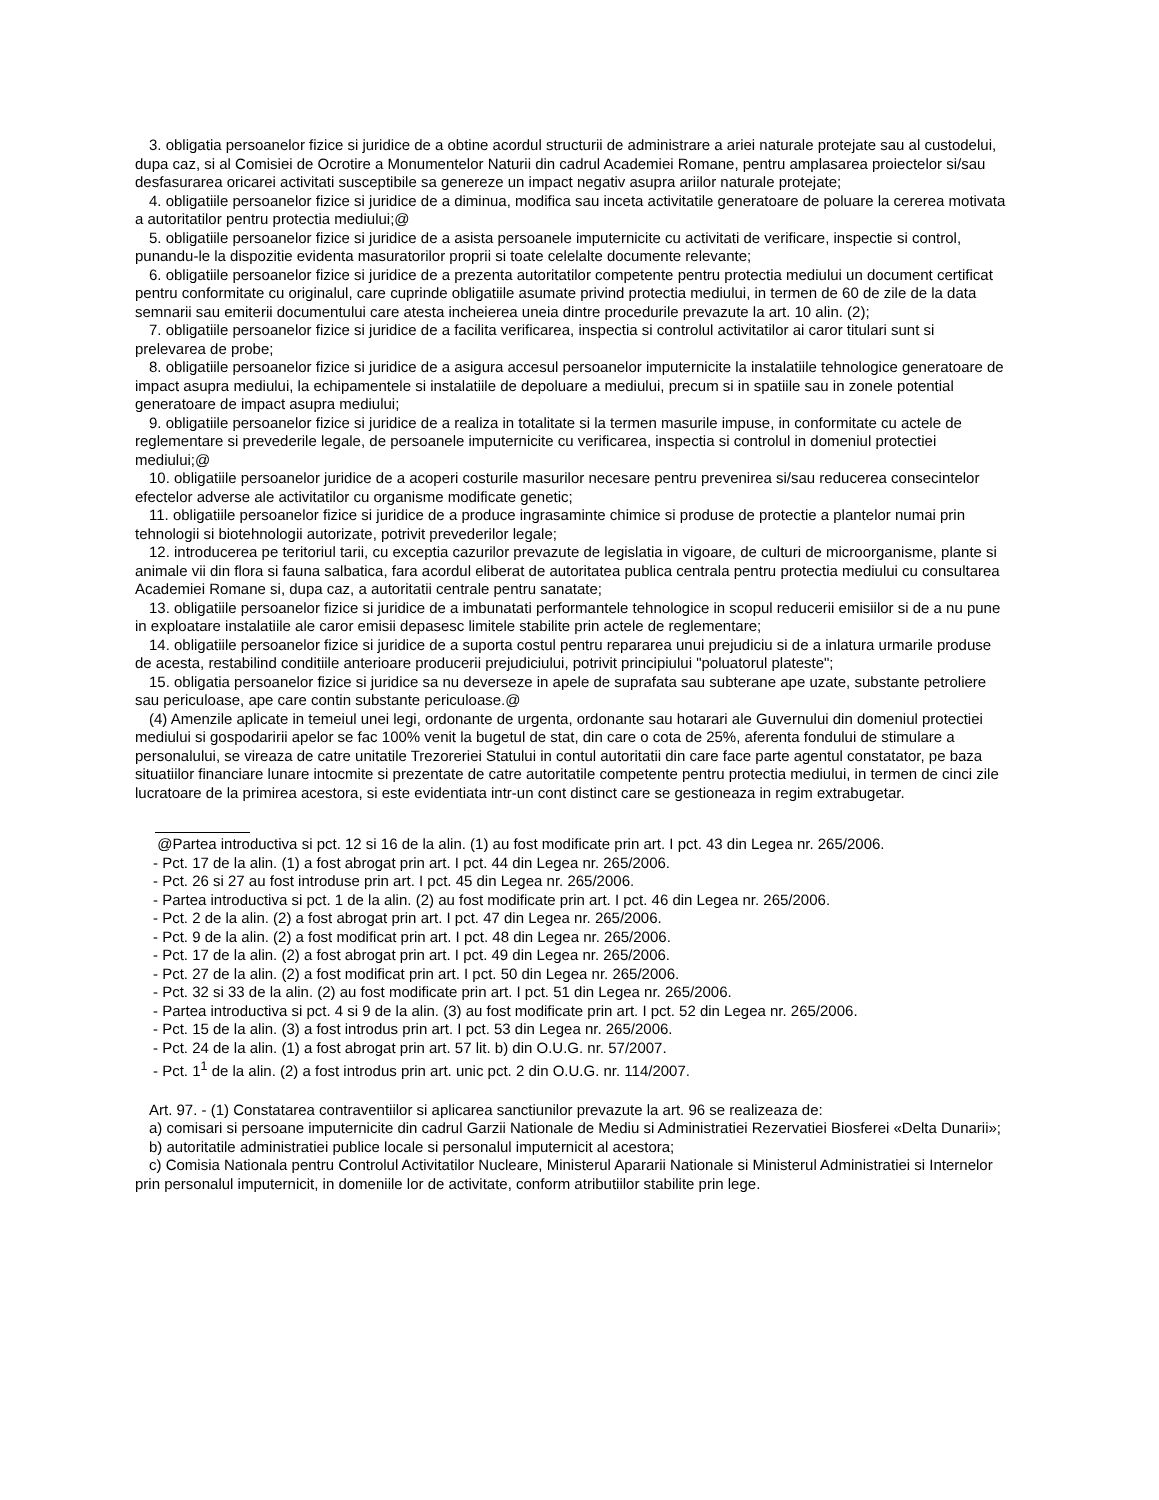3. obligatia persoanelor fizice si juridice de a obtine acordul structurii de administrare a ariei naturale protejate sau al custodelui, dupa caz, si al Comisiei de Ocrotire a Monumentelor Naturii din cadrul Academiei Romane, pentru amplasarea proiectelor si/sau desfasurarea oricarei activitati susceptibile sa genereze un impact negativ asupra ariilor naturale protejate;
4. obligatiile persoanelor fizice si juridice de a diminua, modifica sau inceta activitatile generatoare de poluare la cererea motivata a autoritatilor pentru protectia mediului;@
5. obligatiile persoanelor fizice si juridice de a asista persoanele imputernicite cu activitati de verificare, inspectie si control, punandu-le la dispozitie evidenta masuratorilor proprii si toate celelalte documente relevante;
6. obligatiile persoanelor fizice si juridice de a prezenta autoritatilor competente pentru protectia mediului un document certificat pentru conformitate cu originalul, care cuprinde obligatiile asumate privind protectia mediului, in termen de 60 de zile de la data semnarii sau emiterii documentului care atesta incheierea uneia dintre procedurile prevazute la art. 10 alin. (2);
7. obligatiile persoanelor fizice si juridice de a facilita verificarea, inspectia si controlul activitatilor ai caror titulari sunt si prelevarea de probe;
8. obligatiile persoanelor fizice si juridice de a asigura accesul persoanelor imputernicite la instalatiile tehnologice generatoare de impact asupra mediului, la echipamentele si instalatiile de depoluare a mediului, precum si in spatiile sau in zonele potential generatoare de impact asupra mediului;
9. obligatiile persoanelor fizice si juridice de a realiza in totalitate si la termen masurile impuse, in conformitate cu actele de reglementare si prevederile legale, de persoanele imputernicite cu verificarea, inspectia si controlul in domeniul protectiei mediului;@
10. obligatiile persoanelor juridice de a acoperi costurile masurilor necesare pentru prevenirea si/sau reducerea consecintelor efectelor adverse ale activitatilor cu organisme modificate genetic;
11. obligatiile persoanelor fizice si juridice de a produce ingrasaminte chimice si produse de protectie a plantelor numai prin tehnologii si biotehnologii autorizate, potrivit prevederilor legale;
12. introducerea pe teritoriul tarii, cu exceptia cazurilor prevazute de legislatia in vigoare, de culturi de microorganisme, plante si animale vii din flora si fauna salbatica, fara acordul eliberat de autoritatea publica centrala pentru protectia mediului cu consultarea Academiei Romane si, dupa caz, a autoritatii centrale pentru sanatate;
13. obligatiile persoanelor fizice si juridice de a imbunatati performantele tehnologice in scopul reducerii emisiilor si de a nu pune in exploatare instalatiile ale caror emisii depasesc limitele stabilite prin actele de reglementare;
14. obligatiile persoanelor fizice si juridice de a suporta costul pentru repararea unui prejudiciu si de a inlatura urmarile produse de acesta, restabilind conditiile anterioare producerii prejudiciului, potrivit principiului "poluatorul plateste";
15. obligatia persoanelor fizice si juridice sa nu deverseze in apele de suprafata sau subterane ape uzate, substante petroliere sau periculoase, ape care contin substante periculoase.@
(4) Amenzile aplicate in temeiul unei legi, ordonante de urgenta, ordonante sau hotarari ale Guvernului din domeniul protectiei mediului si gospodaririi apelor se fac 100% venit la bugetul de stat, din care o cota de 25%, aferenta fondului de stimulare a personalului, se vireaza de catre unitatile Trezoreriei Statului in contul autoritatii din care face parte agentul constatator, pe baza situatiilor financiare lunare intocmite si prezentate de catre autoritatile competente pentru protectia mediului, in termen de cinci zile lucratoare de la primirea acestora, si este evidentiata intr-un cont distinct care se gestioneaza in regim extrabugetar.
@Partea introductiva si pct. 12 si 16 de la alin. (1) au fost modificate prin art. I pct. 43 din Legea nr. 265/2006.
- Pct. 17 de la alin. (1) a fost abrogat prin art. I pct. 44 din Legea nr. 265/2006.
- Pct. 26 si 27 au fost introduse prin art. I pct. 45 din Legea nr. 265/2006.
- Partea introductiva si pct. 1 de la alin. (2) au fost modificate prin art. I pct. 46 din Legea nr. 265/2006.
- Pct. 2 de la alin. (2) a fost abrogat prin art. I pct. 47 din Legea nr. 265/2006.
- Pct. 9 de la alin. (2) a fost modificat prin art. I pct. 48 din Legea nr. 265/2006.
- Pct. 17 de la alin. (2) a fost abrogat prin art. I pct. 49 din Legea nr. 265/2006.
- Pct. 27 de la alin. (2) a fost modificat prin art. I pct. 50 din Legea nr. 265/2006.
- Pct. 32 si 33 de la alin. (2) au fost modificate prin art. I pct. 51 din Legea nr. 265/2006.
- Partea introductiva si pct. 4 si 9 de la alin. (3) au fost modificate prin art. I pct. 52 din Legea nr. 265/2006.
- Pct. 15 de la alin. (3) a fost introdus prin art. I pct. 53 din Legea nr. 265/2006.
- Pct. 24 de la alin. (1) a fost abrogat prin art. 57 lit. b) din O.U.G. nr. 57/2007.
- Pct. 1<sup>1</sup> de la alin. (2) a fost introdus prin art. unic pct. 2 din O.U.G. nr. 114/2007.
Art. 97. - (1) Constatarea contraventiilor si aplicarea sanctiunilor prevazute la art. 96 se realizeaza de:
a) comisari si persoane imputernicite din cadrul Garzii Nationale de Mediu si Administratiei Rezervatiei Biosferei «Delta Dunarii»;
b) autoritatile administratiei publice locale si personalul imputernicit al acestora;
c) Comisia Nationala pentru Controlul Activitatilor Nucleare, Ministerul Apararii Nationale si Ministerul Administratiei si Internelor prin personalul imputernicit, in domeniile lor de activitate, conform atributiilor stabilite prin lege.